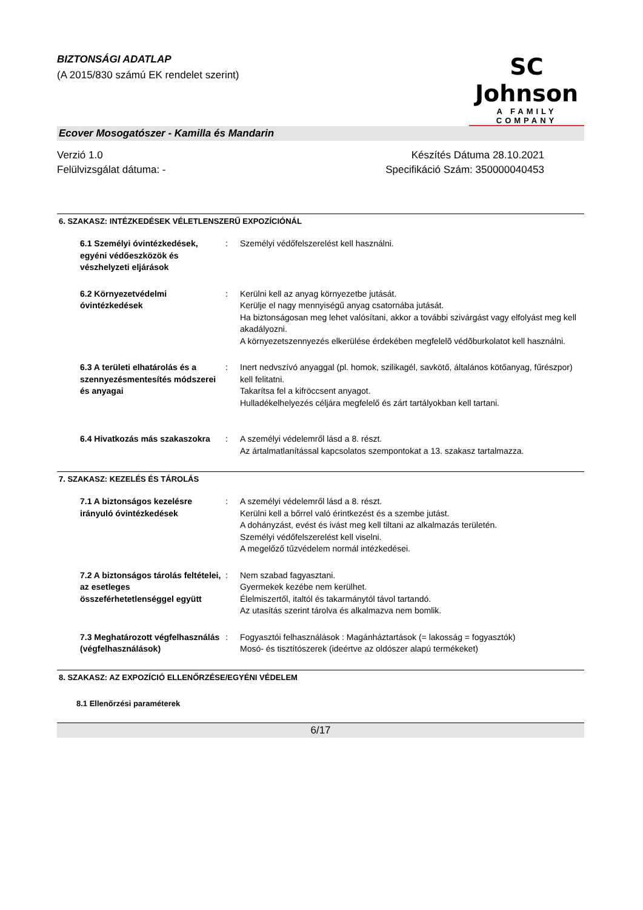BIZTONSÁGI ADATLAP
(A 2015/830 számú EK rendelet szerint)
SC Johnson
A FAMILY COMPANY
Ecover Mosogatószer - Kamilla és Mandarin
Verzió 1.0
Felülvizsgálat dátuma: -
Készítés Dátuma 28.10.2021
Specifikáció Szám: 350000040453
6. SZAKASZ: INTÉZKEDÉSEK VÉLETLENSZERŰ EXPOZÍCIÓNÁL
6.1 Személyi óvintézkedések, egyéni védőeszközök és vészhelyzeti eljárások
: Személyi védőfelszerelést kell használni.
6.2 Környezetvédelmi óvintézkedések
: Kerülni kell az anyag környezetbe jutását.
Kerülje el nagy mennyiségű anyag csatornába jutását.
Ha biztonságosan meg lehet valósítani, akkor a további szivárgást vagy elfolyást meg kell akadályozni.
A környezetszennyezés elkerülése érdekében megfelelõ védõburkolatot kell használni.
6.3 A területi elhatárolás és a szennyezésmentesítés módszerei és anyagai
: Inert nedvszívó anyaggal (pl. homok, szilikagél, savkötő, általános kötőanyag, fűrészpor) kell felitatni.
Takarítsa fel a kifröccsent anyagot.
Hulladékelhelyezés céljára megfelelő és zárt tartályokban kell tartani.
6.4 Hivatkozás más szakaszokra
: A személyi védelemről lásd a 8. részt.
Az ártalmatlanítással kapcsolatos szempontokat a 13. szakasz tartalmazza.
7. SZAKASZ: KEZELÉS ÉS TÁROLÁS
7.1 A biztonságos kezelésre irányuló óvintézkedések
: A személyi védelemről lásd a 8. részt.
Kerülni kell a bőrrel való érintkezést és a szembe jutást.
A dohányzást, evést és ivást meg kell tiltani az alkalmazás területén.
Személyi védőfelszerelést kell viselni.
A megelőző tűzvédelem normál intézkedései.
7.2 A biztonságos tárolás feltételei, az esetleges összeférhetetlenséggel együtt
: Nem szabad fagyasztani.
Gyermekek kezébe nem kerülhet.
Élelmiszertől, italtól és takarmánytól távol tartandó.
Az utasítás szerint tárolva és alkalmazva nem bomlik.
7.3 Meghatározott végfelhasználás (végfelhasználások)
: Fogyasztói felhasználások : Magánháztartások (= lakosság = fogyasztók)
Mosó- és tisztítószerek (ideértve az oldószer alapú termékeket)
8. SZAKASZ: AZ EXPOZÍCIÓ ELLENŐRZÉSE/EGYÉNI VÉDELEM
8.1 Ellenőrzési paraméterek
6/17